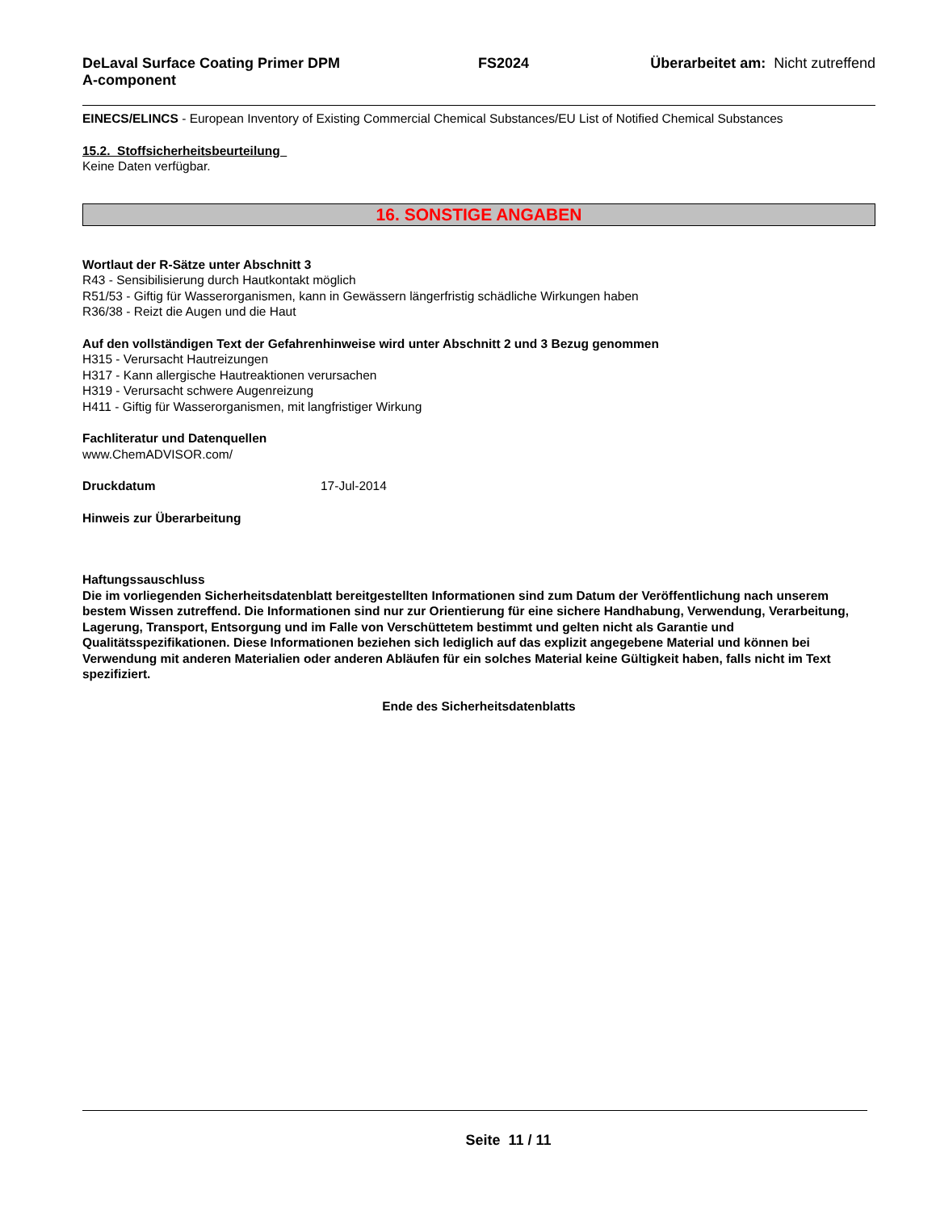DeLaval Surface Coating Primer DPM A-component FS2024 Überarbeitet am: Nicht zutreffend
EINECS/ELINCS - European Inventory of Existing Commercial Chemical Substances/EU List of Notified Chemical Substances
15.2. Stoffsicherheitsbeurteilung
Keine Daten verfügbar.
16. SONSTIGE ANGABEN
Wortlaut der R-Sätze unter Abschnitt 3
R43 - Sensibilisierung durch Hautkontakt möglich
R51/53 - Giftig für Wasserorganismen, kann in Gewässern längerfristig schädliche Wirkungen haben
R36/38 - Reizt die Augen und die Haut
Auf den vollständigen Text der Gefahrenhinweise wird unter Abschnitt 2 und 3 Bezug genommen
H315 - Verursacht Hautreizungen
H317 - Kann allergische Hautreaktionen verursachen
H319 - Verursacht schwere Augenreizung
H411 - Giftig für Wasserorganismen, mit langfristiger Wirkung
Fachliteratur und Datenquellen
www.ChemADVISOR.com/
Druckdatum 17-Jul-2014
Hinweis zur Überarbeitung
Haftungssauschluss
Die im vorliegenden Sicherheitsdatenblatt bereitgestellten Informationen sind zum Datum der Veröffentlichung nach unserem bestem Wissen zutreffend. Die Informationen sind nur zur Orientierung für eine sichere Handhabung, Verwendung, Verarbeitung, Lagerung, Transport, Entsorgung und im Falle von Verschüttetem bestimmt und gelten nicht als Garantie und Qualitätsspezifikationen. Diese Informationen beziehen sich lediglich auf das explizit angegebene Material und können bei Verwendung mit anderen Materialien oder anderen Abläufen für ein solches Material keine Gültigkeit haben, falls nicht im Text spezifiziert.
Ende des Sicherheitsdatenblatts
Seite 11 / 11